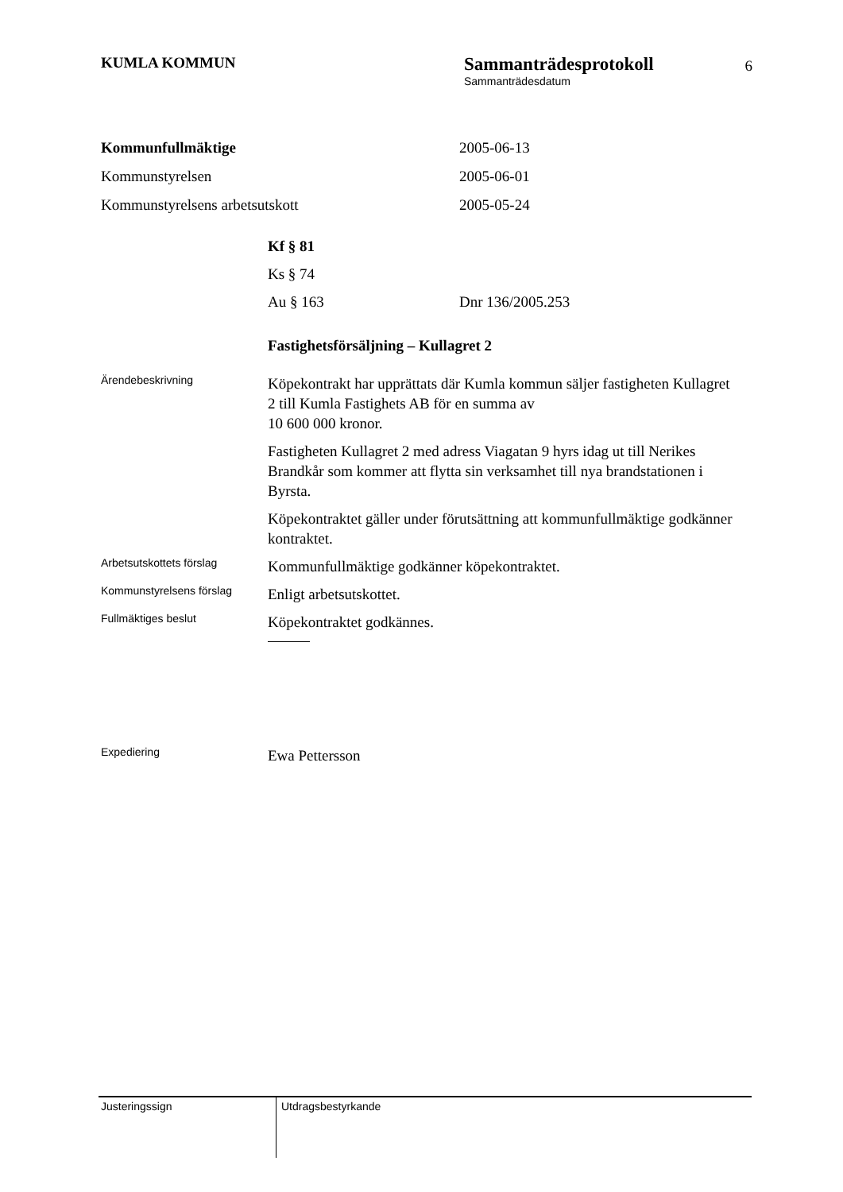KUMLA KOMMUN
Sammanträdesprotokoll
Sammanträdesdatum
6
Kommunfullmäktige 2005-06-13
Kommunstyrelsen 2005-06-01
Kommunstyrelsens arbetsutskott 2005-05-24
Kf § 81
Ks § 74
Au § 163 Dnr 136/2005.253
Fastighetsförsäljning – Kullagret 2
Ärendebeskrivning
Köpekontrakt har upprättats där Kumla kommun säljer fastigheten Kullagret 2 till Kumla Fastighets AB för en summa av
10 600 000 kronor.
Fastigheten Kullagret 2 med adress Viagatan 9 hyrs idag ut till Nerikes Brandkår som kommer att flytta sin verksamhet till nya brandstationen i Byrsta.
Köpekontraktet gäller under förutsättning att kommunfullmäktige godkänner kontraktet.
Arbetsutskottets förslag
Kommunfullmäktige godkänner köpekontraktet.
Kommunstyrelsens förslag
Enligt arbetsutskottet.
Fullmäktiges beslut
Köpekontraktet godkännes.
Expediering
Ewa Pettersson
Justeringssign Utdragsbestyrkande